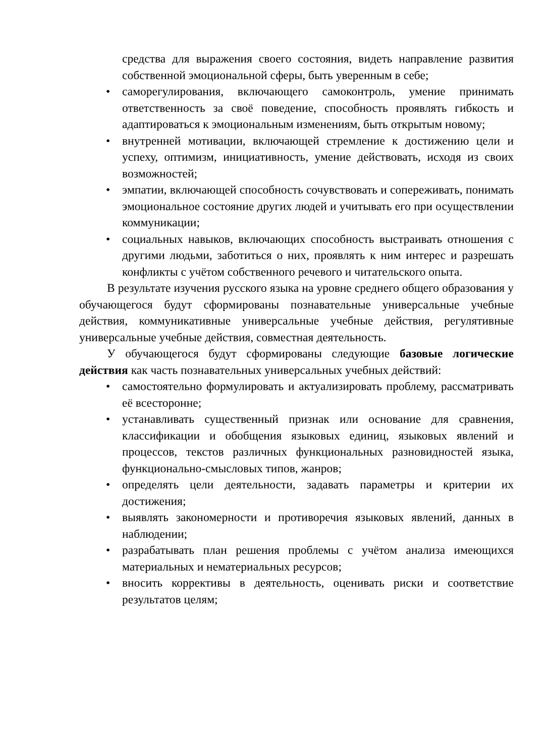средства для выражения своего состояния, видеть направление развития собственной эмоциональной сферы, быть уверенным в себе;
• саморегулирования, включающего самоконтроль, умение принимать ответственность за своё поведение, способность проявлять гибкость и адаптироваться к эмоциональным изменениям, быть открытым новому;
• внутренней мотивации, включающей стремление к достижению цели и успеху, оптимизм, инициативность, умение действовать, исходя из своих возможностей;
• эмпатии, включающей способность сочувствовать и сопереживать, понимать эмоциональное состояние других людей и учитывать его при осуществлении коммуникации;
• социальных навыков, включающих способность выстраивать отношения с другими людьми, заботиться о них, проявлять к ним интерес и разрешать конфликты с учётом собственного речевого и читательского опыта.
В результате изучения русского языка на уровне среднего общего образования у обучающегося будут сформированы познавательные универсальные учебные действия, коммуникативные универсальные учебные действия, регулятивные универсальные учебные действия, совместная деятельность.
У обучающегося будут сформированы следующие базовые логические действия как часть познавательных универсальных учебных действий:
• самостоятельно формулировать и актуализировать проблему, рассматривать её всесторонне;
• устанавливать существенный признак или основание для сравнения, классификации и обобщения языковых единиц, языковых явлений и процессов, текстов различных функциональных разновидностей языка, функционально-смысловых типов, жанров;
• определять цели деятельности, задавать параметры и критерии их достижения;
• выявлять закономерности и противоречия языковых явлений, данных в наблюдении;
• разрабатывать план решения проблемы с учётом анализа имеющихся материальных и нематериальных ресурсов;
• вносить коррективы в деятельность, оценивать риски и соответствие результатов целям;